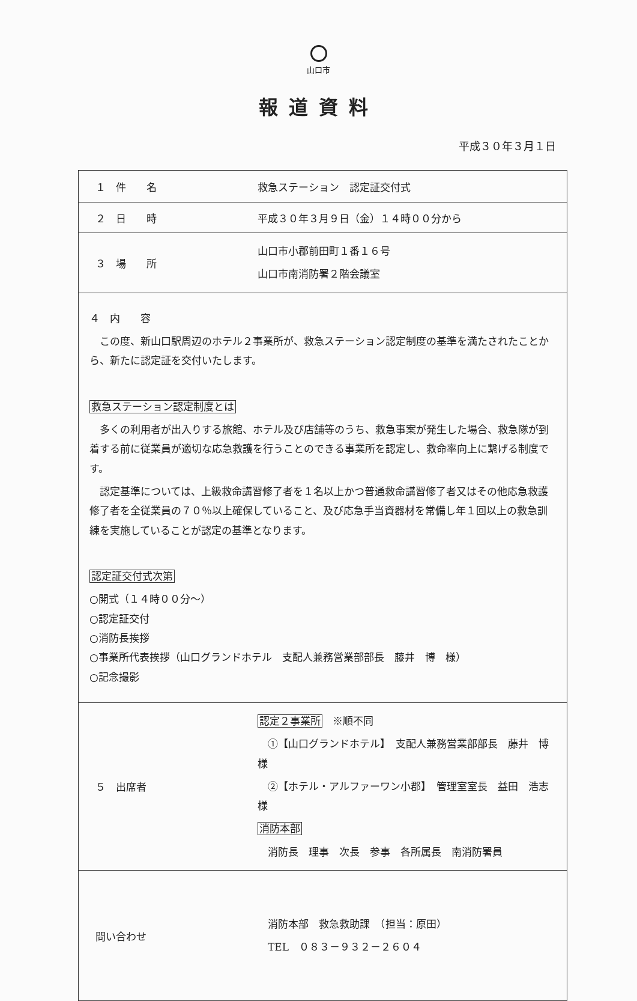山口市
報道資料
平成３０年３月１日
| １ 件 名 | 救急ステーション 認定証交付式 |
| ２ 日 時 | 平成３０年３月９日（金）１４時００分から |
| ３ 場 所 | 山口市小郡前田町１番１６号 山口市南消防署２階会議室 |
| ４ 内 容 この度、新山口駅周辺のホテル２事業所が、救急ステーション認定制度の基準を満たされたことから、新たに認定証を交付いたします。 救急ステーション認定制度とは 多くの利用者が出入りする旅館、ホテル及び店舗等のうち、救急事案が発生した場合、救急隊が到着する前に従業員が適切な応急救護を行うことのできる事業所を認定し、救命率向上に繋げる制度です。 認定基準については、上級救命講習修了者を１名以上かつ普通救命講習修了者又はその他応急救護修了者を全従業員の７０％以上確保していること、及び応急手当資器材を常備し年１回以上の救急訓練を実施していることが認定の基準となります。 認定証交付式次第 ○開式（１４時００分～） ○認定証交付 ○消防長挨拶 ○事業所代表挨拶（山口グランドホテル 支配人兼務営業部部長 藤井 博 様） ○記念撮影 | |
| ５ 出席者 | 認定２事業所 ※順不同 ①【山口グランドホテル】 支配人兼務営業部部長 藤井 博 様 ②【ホテル・アルファーワン小郡】 管理室室長 益田 浩志 様 消防本部 消防長 理事 次長 参事 各所属長 南消防署員 |
| 問い合わせ | 消防本部 救急救助課 （担当：原田） TEL ０８３－９３２－２６０４ |